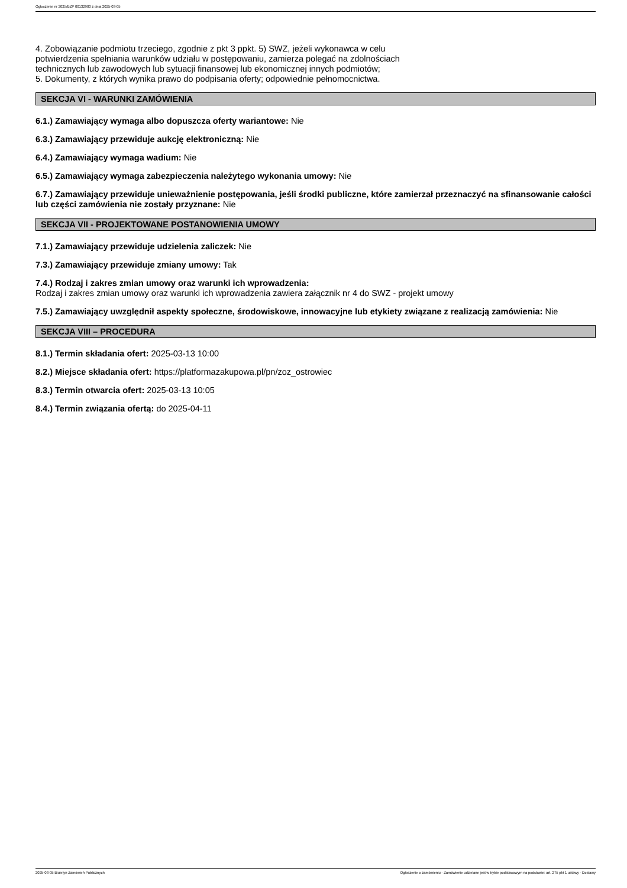Ogłoszenie nr 2025/BZP 00132900 z dnia 2025-03-05
4. Zobowiązanie podmiotu trzeciego, zgodnie z pkt 3 ppkt. 5) SWZ, jeżeli wykonawca w celu
potwierdzenia spełniania warunków udziału w postępowaniu, zamierza polegać na zdolnościach
technicznych lub zawodowych lub sytuacji finansowej lub ekonomicznej innych podmiotów;
5. Dokumenty, z których wynika prawo do podpisania oferty; odpowiednie pełnomocnictwa.
SEKCJA VI - WARUNKI ZAMÓWIENIA
6.1.) Zamawiający wymaga albo dopuszcza oferty wariantowe: Nie
6.3.) Zamawiający przewiduje aukcję elektroniczną: Nie
6.4.) Zamawiający wymaga wadium: Nie
6.5.) Zamawiający wymaga zabezpieczenia należytego wykonania umowy: Nie
6.7.) Zamawiający przewiduje unieważnienie postępowania, jeśli środki publiczne, które zamierzał przeznaczyć na sfinansowanie całości lub części zamówienia nie zostały przyznane: Nie
SEKCJA VII - PROJEKTOWANE POSTANOWIENIA UMOWY
7.1.) Zamawiający przewiduje udzielenia zaliczek: Nie
7.3.) Zamawiający przewiduje zmiany umowy: Tak
7.4.) Rodzaj i zakres zmian umowy oraz warunki ich wprowadzenia:
Rodzaj i zakres zmian umowy oraz warunki ich wprowadzenia zawiera załącznik nr 4 do SWZ - projekt umowy
7.5.) Zamawiający uwzględnił aspekty społeczne, środowiskowe, innowacyjne lub etykiety związane z realizacją zamówienia: Nie
SEKCJA VIII – PROCEDURA
8.1.) Termin składania ofert: 2025-03-13 10:00
8.2.) Miejsce składania ofert: https://platformazakupowa.pl/pn/zoz_ostrowiec
8.3.) Termin otwarcia ofert: 2025-03-13 10:05
8.4.) Termin związania ofertą: do 2025-04-11
2025-03-05 Biuletyn Zamówień Publicznych Ogłoszenie o zamówieniu - Zamówienie udzielane jest w trybie podstawowym na podstawie: art. 275 pkt 1 ustawy - Dostawy